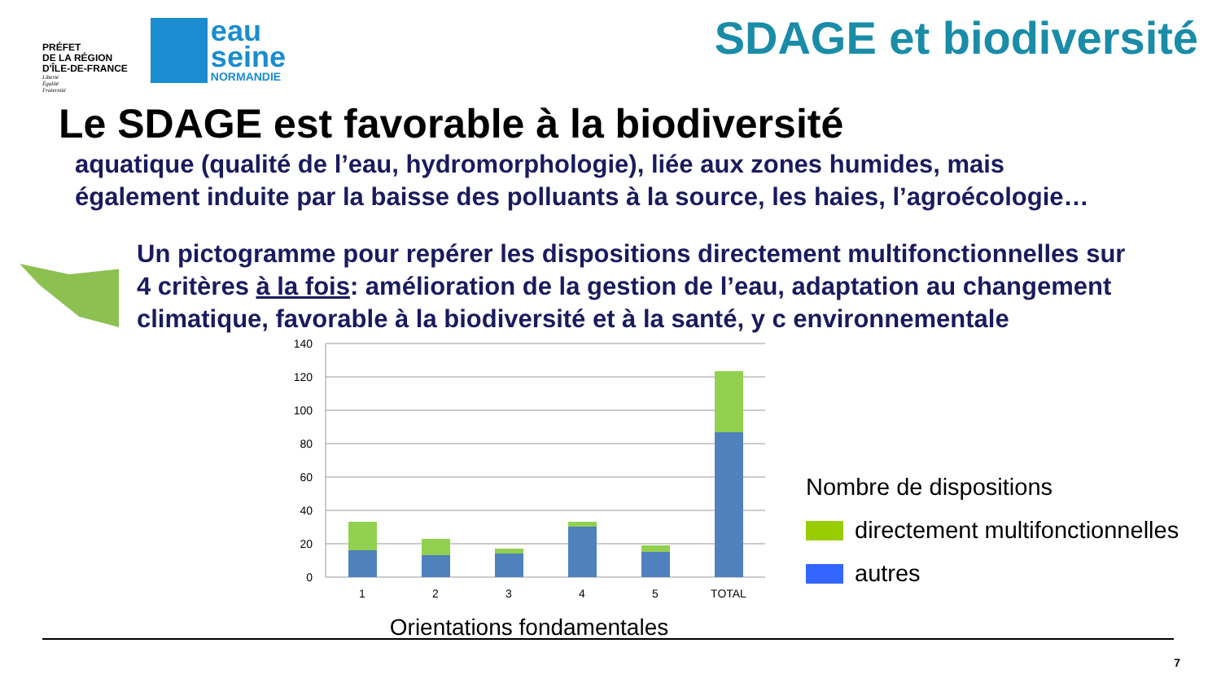PRÉFET
DE LA RÉGION
D'ÎLE-DE-FRANCE
Liberté
Égalité
Fraternité
eau
seine
NORMANDIE
SDAGE et biodiversité
Le SDAGE est favorable à la biodiversité
aquatique (qualité de l’eau, hydromorphologie), liée aux zones humides, mais
également induite par la baisse des polluants à la source, les haies, l’agroécologie…
Un pictogramme pour repérer les dispositions directement multifonctionnelles sur
4 critères à la fois: amélioration de la gestion de l’eau, adaptation au changement
climatique, favorable à la biodiversité et à la santé, y c environnementale
140
120
100
80
60
40
20
0
1
2
3
4
5
TOTAL
Orientations fondamentales
Nombre de dispositions
directement multifonctionnelles
autres
7